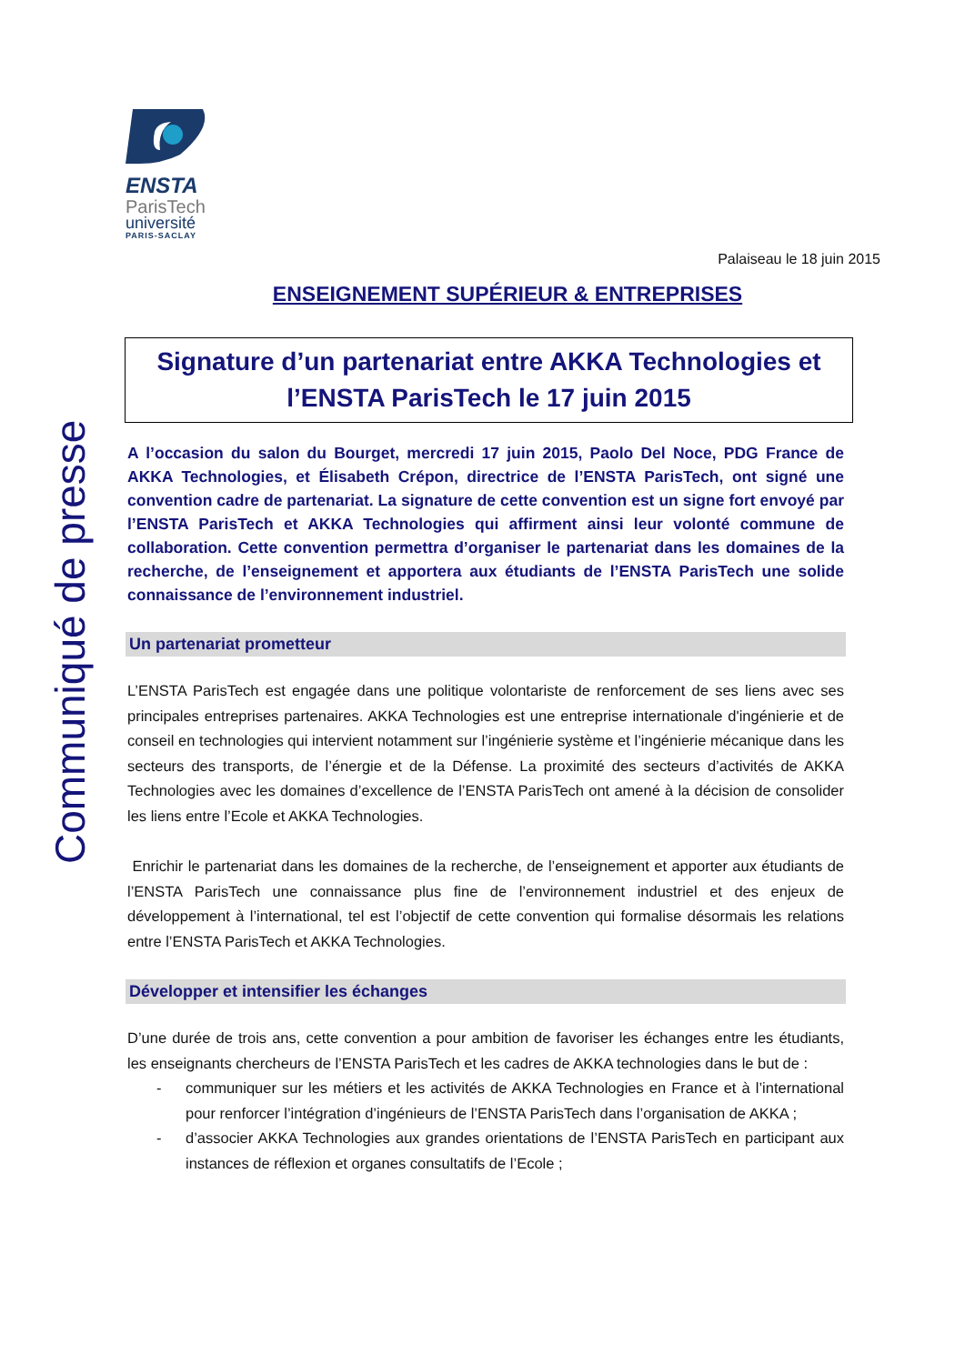Communiqué de presse
ENSTA
ParisTech
université
PARIS-SACLAY
Palaiseau le 18 juin 2015
ENSEIGNEMENT SUPÉRIEUR & ENTREPRISES
Signature d’un partenariat entre AKKA Technologies et l’ENSTA ParisTech le 17 juin 2015
A l’occasion du salon du Bourget, mercredi 17 juin 2015, Paolo Del Noce, PDG France de AKKA Technologies, et Élisabeth Crépon, directrice de l’ENSTA ParisTech, ont signé une convention cadre de partenariat. La signature de cette convention est un signe fort envoyé par l’ENSTA ParisTech et AKKA Technologies qui affirment ainsi leur volonté commune de collaboration. Cette convention permettra d’organiser le partenariat dans les domaines de la recherche, de l’enseignement et apportera aux étudiants de l’ENSTA ParisTech une solide connaissance de l’environnement industriel.
Un partenariat prometteur
L’ENSTA ParisTech est engagée dans une politique volontariste de renforcement de ses liens avec ses principales entreprises partenaires. AKKA Technologies est une entreprise internationale d'ingénierie et de conseil en technologies qui intervient notamment sur l’ingénierie système et l’ingénierie mécanique dans les secteurs des transports, de l’énergie et de la Défense. La proximité des secteurs d’activités de AKKA Technologies avec les domaines d’excellence de l’ENSTA ParisTech ont amené à la décision de consolider les liens entre l’Ecole et AKKA Technologies.
Enrichir le partenariat dans les domaines de la recherche, de l’enseignement et apporter aux étudiants de l’ENSTA ParisTech une connaissance plus fine de l’environnement industriel et des enjeux de développement à l’international, tel est l’objectif de cette convention qui formalise désormais les relations entre l’ENSTA ParisTech et AKKA Technologies.
Développer et intensifier les échanges
D’une durée de trois ans, cette convention a pour ambition de favoriser les échanges entre les étudiants, les enseignants chercheurs de l’ENSTA ParisTech et les cadres de AKKA technologies dans le but de :
- communiquer sur les métiers et les activités de AKKA Technologies en France et à l’international pour renforcer l’intégration d’ingénieurs de l’ENSTA ParisTech dans l’organisation de AKKA ;
- d’associer AKKA Technologies aux grandes orientations de l’ENSTA ParisTech en participant aux instances de réflexion et organes consultatifs de l’Ecole ;